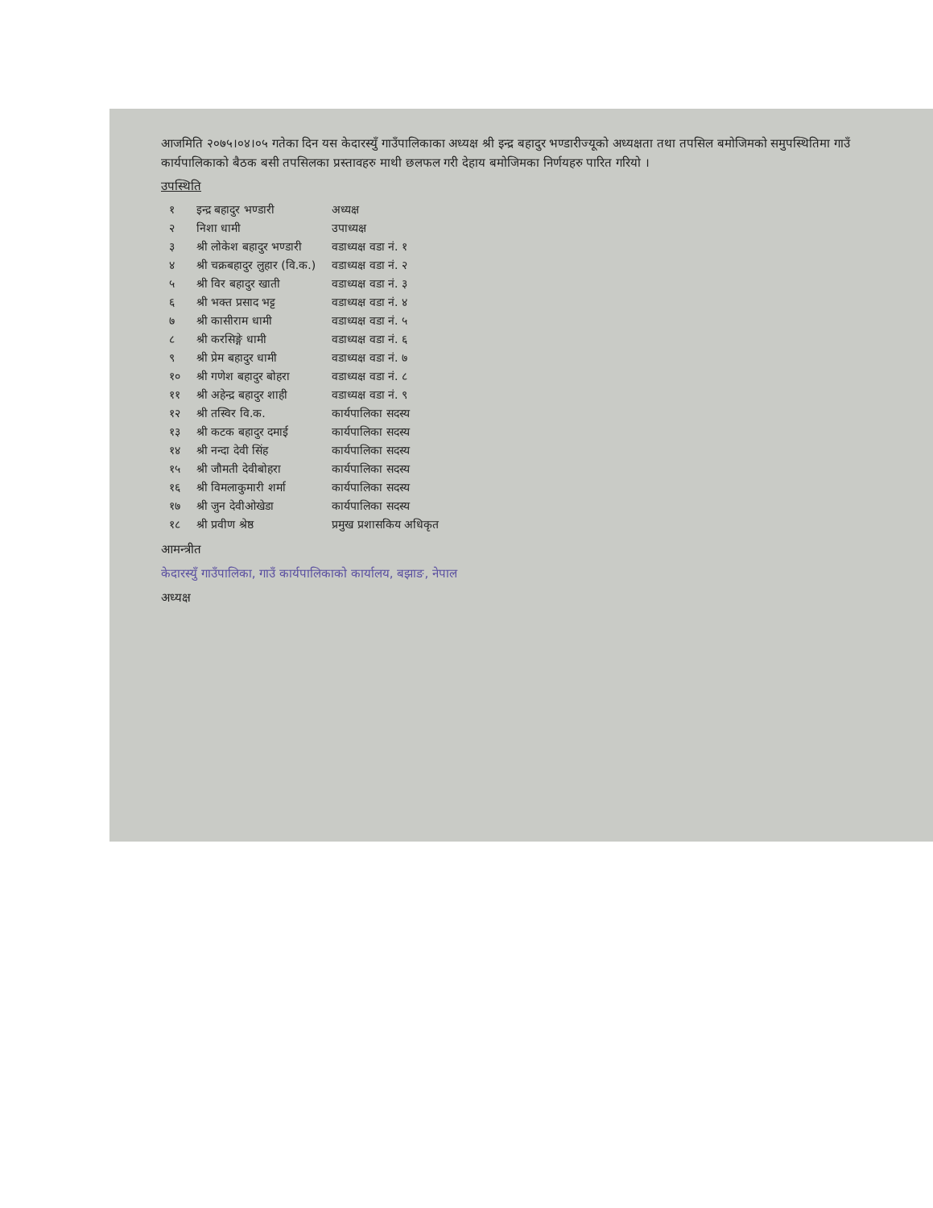आजमिति २०७५।०४।०५ गतेका दिन यस केदारस्युँ गाउँपालिकाका अध्यक्ष श्री इन्द्र बहादुर भण्डारीज्यूको अध्यक्षता तथा तपसिल बमोजिमको समुपस्थितिमा गाउँ कार्यपालिकाको बैठक बसी तपसिलका प्रस्तावहरु माथी छलफल गरी देहाय बमोजिमका निर्णयहरु पारित गरियो ।
उपस्थिति
| १ | इन्द्र बहादुर भण्डारी | अध्यक्ष |
| २ | निशा धामी | उपाध्यक्ष |
| ३ | श्री लोकेश बहादुर भण्डारी | वडाध्यक्ष वडा नं. १ |
| ४ | श्री चक्रबहादुर लुहार (वि.क.) | वडाध्यक्ष वडा नं. २ |
| ५ | श्री विर बहादुर खाती | वडाध्यक्ष वडा नं. ३ |
| ६ | श्री भक्त प्रसाद भट्ट | वडाध्यक्ष वडा नं. ४ |
| ७ | श्री कासीराम धामी | वडाध्यक्ष वडा नं. ५ |
| ८ | श्री करसिङ्गे धामी | वडाध्यक्ष वडा नं. ६ |
| ९ | श्री प्रेम बहादुर धामी | वडाध्यक्ष वडा नं. ७ |
| १० | श्री गणेश बहादुर बोहरा | वडाध्यक्ष वडा नं. ८ |
| ११ | श्री अहेन्द्र बहादुर शाही | वडाध्यक्ष वडा नं. ९ |
| १२ | श्री तस्विर वि.क. | कार्यपालिका सदस्य |
| १३ | श्री कटक बहादुर दमाई | कार्यपालिका सदस्य |
| १४ | श्री नन्दा देवी सिंह | कार्यपालिका सदस्य |
| १५ | श्री जौमती देवीबोहरा | कार्यपालिका सदस्य |
| १६ | श्री विमलाकुमारी शर्मा | कार्यपालिका सदस्य |
| १७ | श्री जुन देवीओखेडा | कार्यपालिका सदस्य |
| १८ | श्री प्रवीण श्रेष्ठ | प्रमुख प्रशासकिय अधिकृत |
आमन्त्रीत
केदारस्युँ गाउँपालिका, गाउँ कार्यपालिकाको कार्यालय, बझाङ, नेपाल
अध्यक्ष